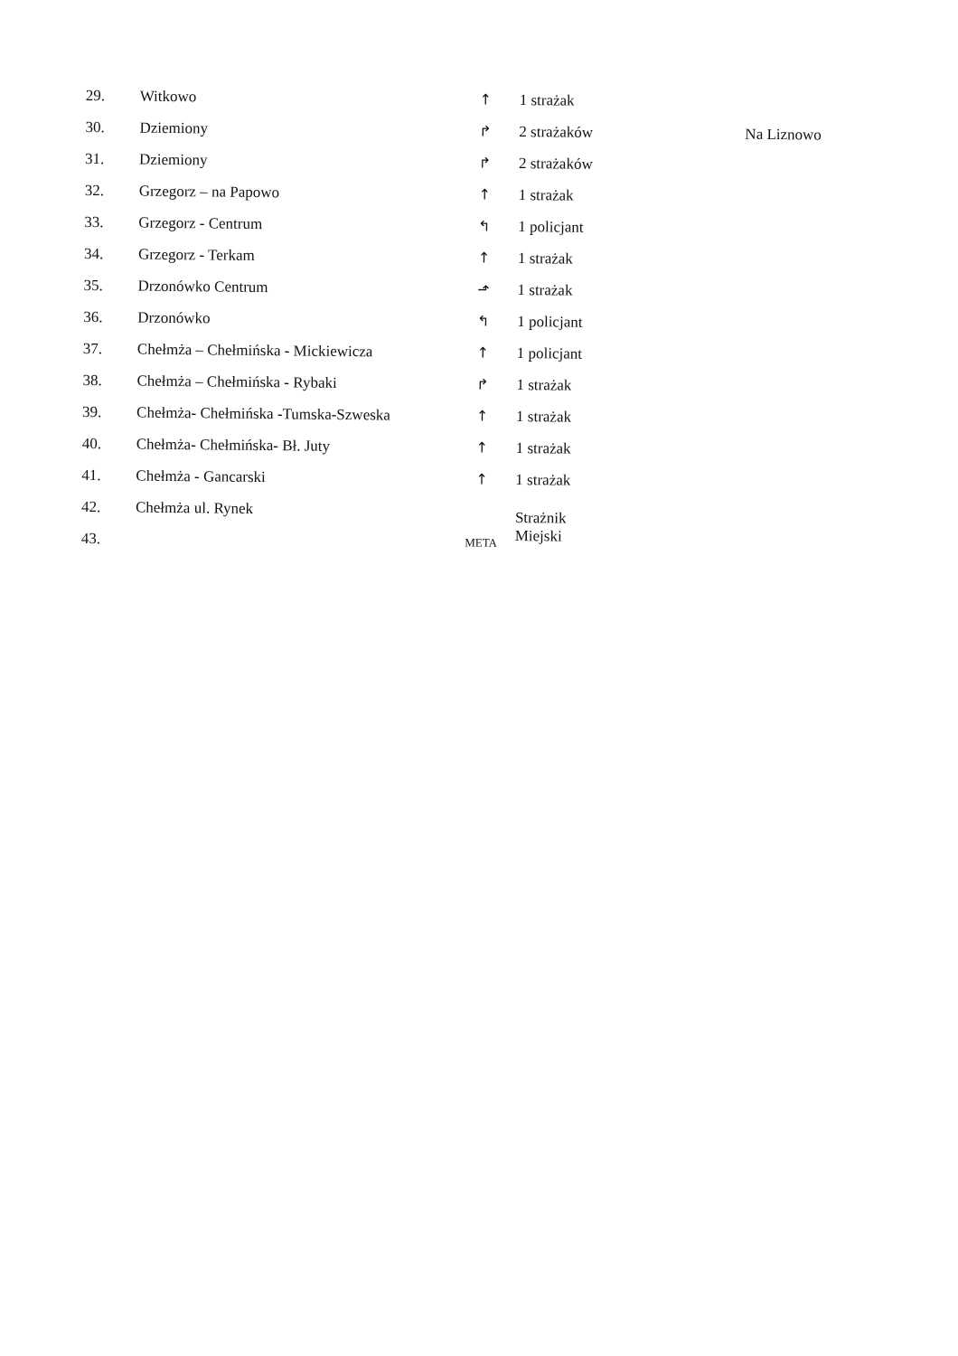| 29. | Witkowo | ↑ | 1 strażak | |
| 30. | Dziemiony | ↱ | 2 strażaków | Na Liznowo |
| 31. | Dziemiony | ↱ | 2 strażaków | |
| 32. | Grzegorz – na Papowo | ↑ | 1 strażak | |
| 33. | Grzegorz - Centrum | ↰ | 1 policjant | |
| 34. | Grzegorz - Terkam | ↑ | 1 strażak | |
| 35. | Drzonówko Centrum | ⬏ | 1 strażak | |
| 36. | Drzonówko | ↰ | 1 policjant | |
| 37. | Chełmża – Chełmińska - Mickiewicza | ↑ | 1 policjant | |
| 38. | Chełmża – Chełmińska - Rybaki | ↱ | 1 strażak | |
| 39. | Chełmża- Chełmińska -Tumska-Szweska | ↑ | 1 strażak | |
| 40. | Chełmża- Chełmińska- Bł. Juty | ↑ | 1 strażak | |
| 41. | Chełmża - Gancarski | ↑ | 1 strażak | |
| 42. | Chełmża ul. Rynek | | Strażnik Miejski | |
| 43. | | META | | |